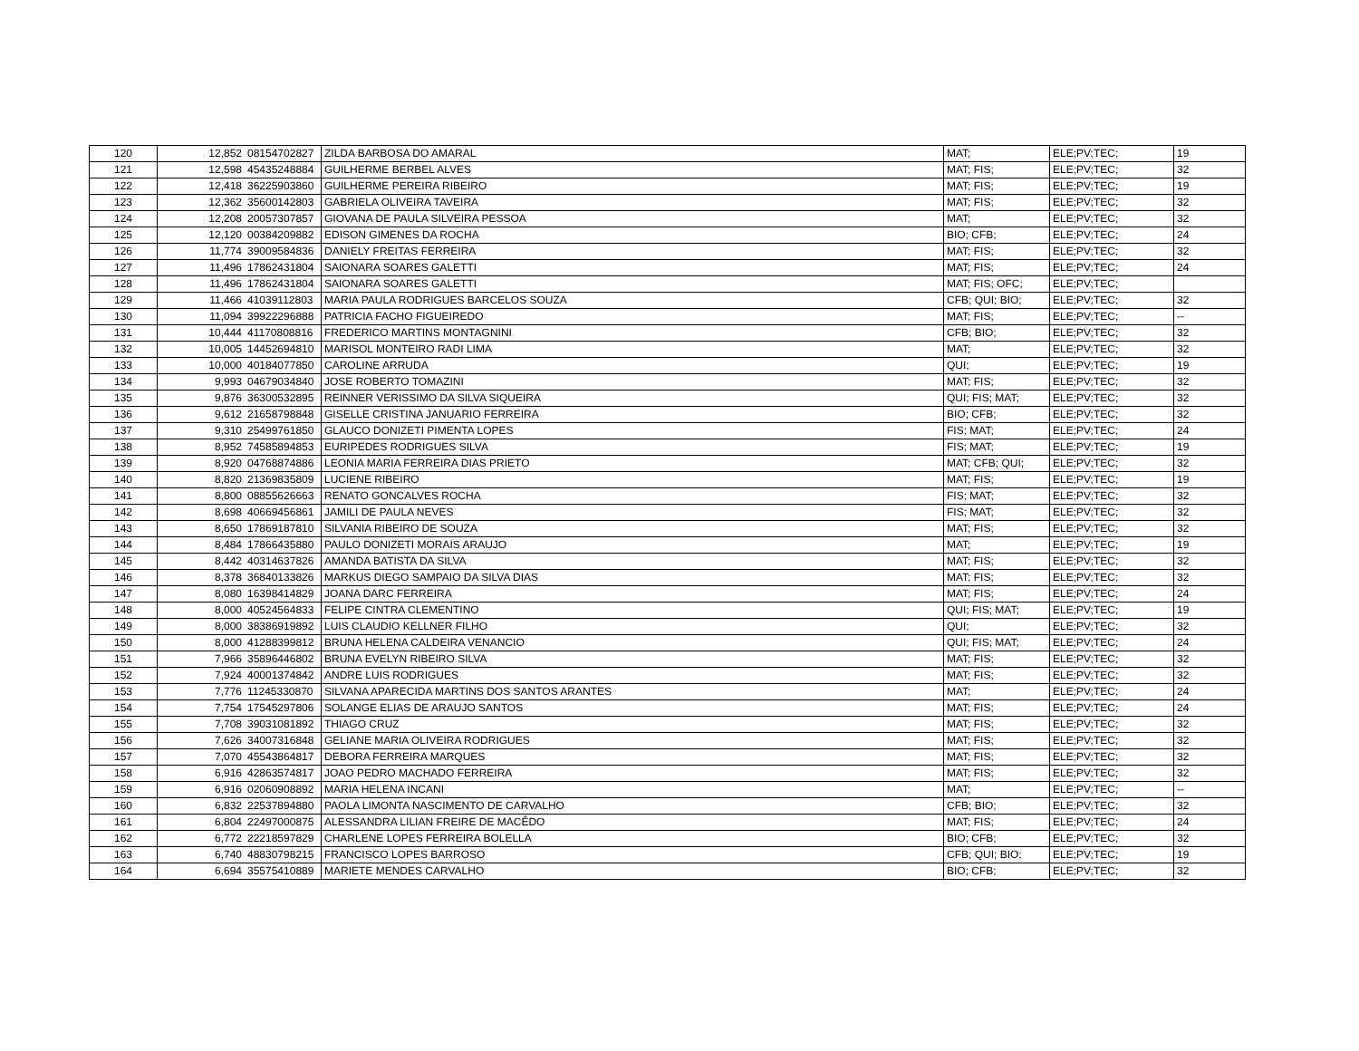| 120 | 12,852 | 08154702827 | ZILDA BARBOSA DO AMARAL | MAT; | ELE;PV;TEC; | 19 |
| 121 | 12,598 | 45435248884 | GUILHERME BERBEL ALVES | MAT; FIS; | ELE;PV;TEC; | 32 |
| 122 | 12,418 | 36225903860 | GUILHERME PEREIRA RIBEIRO | MAT; FIS; | ELE;PV;TEC; | 19 |
| 123 | 12,362 | 35600142803 | GABRIELA OLIVEIRA TAVEIRA | MAT; FIS; | ELE;PV;TEC; | 32 |
| 124 | 12,208 | 20057307857 | GIOVANA DE PAULA SILVEIRA PESSOA | MAT; | ELE;PV;TEC; | 32 |
| 125 | 12,120 | 00384209882 | EDISON GIMENES DA ROCHA | BIO; CFB; | ELE;PV;TEC; | 24 |
| 126 | 11,774 | 39009584836 | DANIELY FREITAS FERREIRA | MAT; FIS; | ELE;PV;TEC; | 32 |
| 127 | 11,496 | 17862431804 | SAIONARA SOARES GALETTI | MAT; FIS; | ELE;PV;TEC; | 24 |
| 128 | 11,496 | 17862431804 | SAIONARA SOARES GALETTI | MAT; FIS; OFC; | ELE;PV;TEC; | |
| 129 | 11,466 | 41039112803 | MARIA PAULA RODRIGUES BARCELOS SOUZA | CFB; QUI; BIO; | ELE;PV;TEC; | 32 |
| 130 | 11,094 | 39922296888 | PATRICIA FACHO FIGUEIREDO | MAT; FIS; | ELE;PV;TEC; | -- |
| 131 | 10,444 | 41170808816 | FREDERICO MARTINS MONTAGNINI | CFB; BIO; | ELE;PV;TEC; | 32 |
| 132 | 10,005 | 14452694810 | MARISOL MONTEIRO RADI LIMA | MAT; | ELE;PV;TEC; | 32 |
| 133 | 10,000 | 40184077850 | CAROLINE ARRUDA | QUI; | ELE;PV;TEC; | 19 |
| 134 | 9,993 | 04679034840 | JOSE ROBERTO TOMAZINI | MAT; FIS; | ELE;PV;TEC; | 32 |
| 135 | 9,876 | 36300532895 | REINNER VERISSIMO DA SILVA SIQUEIRA | QUI; FIS; MAT; | ELE;PV;TEC; | 32 |
| 136 | 9,612 | 21658798848 | GISELLE CRISTINA JANUARIO FERREIRA | BIO; CFB; | ELE;PV;TEC; | 32 |
| 137 | 9,310 | 25499761850 | GLAUCO DONIZETI PIMENTA LOPES | FIS; MAT; | ELE;PV;TEC; | 24 |
| 138 | 8,952 | 74585894853 | EURIPEDES RODRIGUES SILVA | FIS; MAT; | ELE;PV;TEC; | 19 |
| 139 | 8,920 | 04768874886 | LEONIA MARIA FERREIRA DIAS PRIETO | MAT; CFB; QUI; | ELE;PV;TEC; | 32 |
| 140 | 8,820 | 21369835809 | LUCIENE RIBEIRO | MAT; FIS; | ELE;PV;TEC; | 19 |
| 141 | 8,800 | 08855626663 | RENATO GONCALVES ROCHA | FIS; MAT; | ELE;PV;TEC; | 32 |
| 142 | 8,698 | 40669456861 | JAMILI DE PAULA NEVES | FIS; MAT; | ELE;PV;TEC; | 32 |
| 143 | 8,650 | 17869187810 | SILVANIA RIBEIRO DE SOUZA | MAT; FIS; | ELE;PV;TEC; | 32 |
| 144 | 8,484 | 17866435880 | PAULO DONIZETI MORAIS ARAUJO | MAT; | ELE;PV;TEC; | 19 |
| 145 | 8,442 | 40314637826 | AMANDA BATISTA DA SILVA | MAT; FIS; | ELE;PV;TEC; | 32 |
| 146 | 8,378 | 36840133826 | MARKUS DIEGO SAMPAIO DA SILVA DIAS | MAT; FIS; | ELE;PV;TEC; | 32 |
| 147 | 8,080 | 16398414829 | JOANA DARC FERREIRA | MAT; FIS; | ELE;PV;TEC; | 24 |
| 148 | 8,000 | 40524564833 | FELIPE CINTRA CLEMENTINO | QUI; FIS; MAT; | ELE;PV;TEC; | 19 |
| 149 | 8,000 | 38386919892 | LUIS CLAUDIO KELLNER FILHO | QUI; | ELE;PV;TEC; | 32 |
| 150 | 8,000 | 41288399812 | BRUNA HELENA CALDEIRA VENANCIO | QUI; FIS; MAT; | ELE;PV;TEC; | 24 |
| 151 | 7,966 | 35896446802 | BRUNA EVELYN RIBEIRO SILVA | MAT; FIS; | ELE;PV;TEC; | 32 |
| 152 | 7,924 | 40001374842 | ANDRE LUIS RODRIGUES | MAT; FIS; | ELE;PV;TEC; | 32 |
| 153 | 7,776 | 11245330870 | SILVANA APARECIDA MARTINS DOS SANTOS ARANTES | MAT; | ELE;PV;TEC; | 24 |
| 154 | 7,754 | 17545297806 | SOLANGE ELIAS DE ARAUJO SANTOS | MAT; FIS; | ELE;PV;TEC; | 24 |
| 155 | 7,708 | 39031081892 | THIAGO CRUZ | MAT; FIS; | ELE;PV;TEC; | 32 |
| 156 | 7,626 | 34007316848 | GELIANE MARIA OLIVEIRA RODRIGUES | MAT; FIS; | ELE;PV;TEC; | 32 |
| 157 | 7,070 | 45543864817 | DEBORA FERREIRA MARQUES | MAT; FIS; | ELE;PV;TEC; | 32 |
| 158 | 6,916 | 42863574817 | JOAO PEDRO MACHADO FERREIRA | MAT; FIS; | ELE;PV;TEC; | 32 |
| 159 | 6,916 | 02060908892 | MARIA HELENA INCANI | MAT; | ELE;PV;TEC; | -- |
| 160 | 6,832 | 22537894880 | PAOLA LIMONTA NASCIMENTO DE CARVALHO | CFB; BIO; | ELE;PV;TEC; | 32 |
| 161 | 6,804 | 22497000875 | ALESSANDRA LILIAN FREIRE DE MACÊDO | MAT; FIS; | ELE;PV;TEC; | 24 |
| 162 | 6,772 | 22218597829 | CHARLENE LOPES FERREIRA BOLELLA | BIO; CFB; | ELE;PV;TEC; | 32 |
| 163 | 6,740 | 48830798215 | FRANCISCO LOPES BARROSO | CFB; QUI; BIO; | ELE;PV;TEC; | 19 |
| 164 | 6,694 | 35575410889 | MARIETE MENDES CARVALHO | BIO; CFB; | ELE;PV;TEC; | 32 |